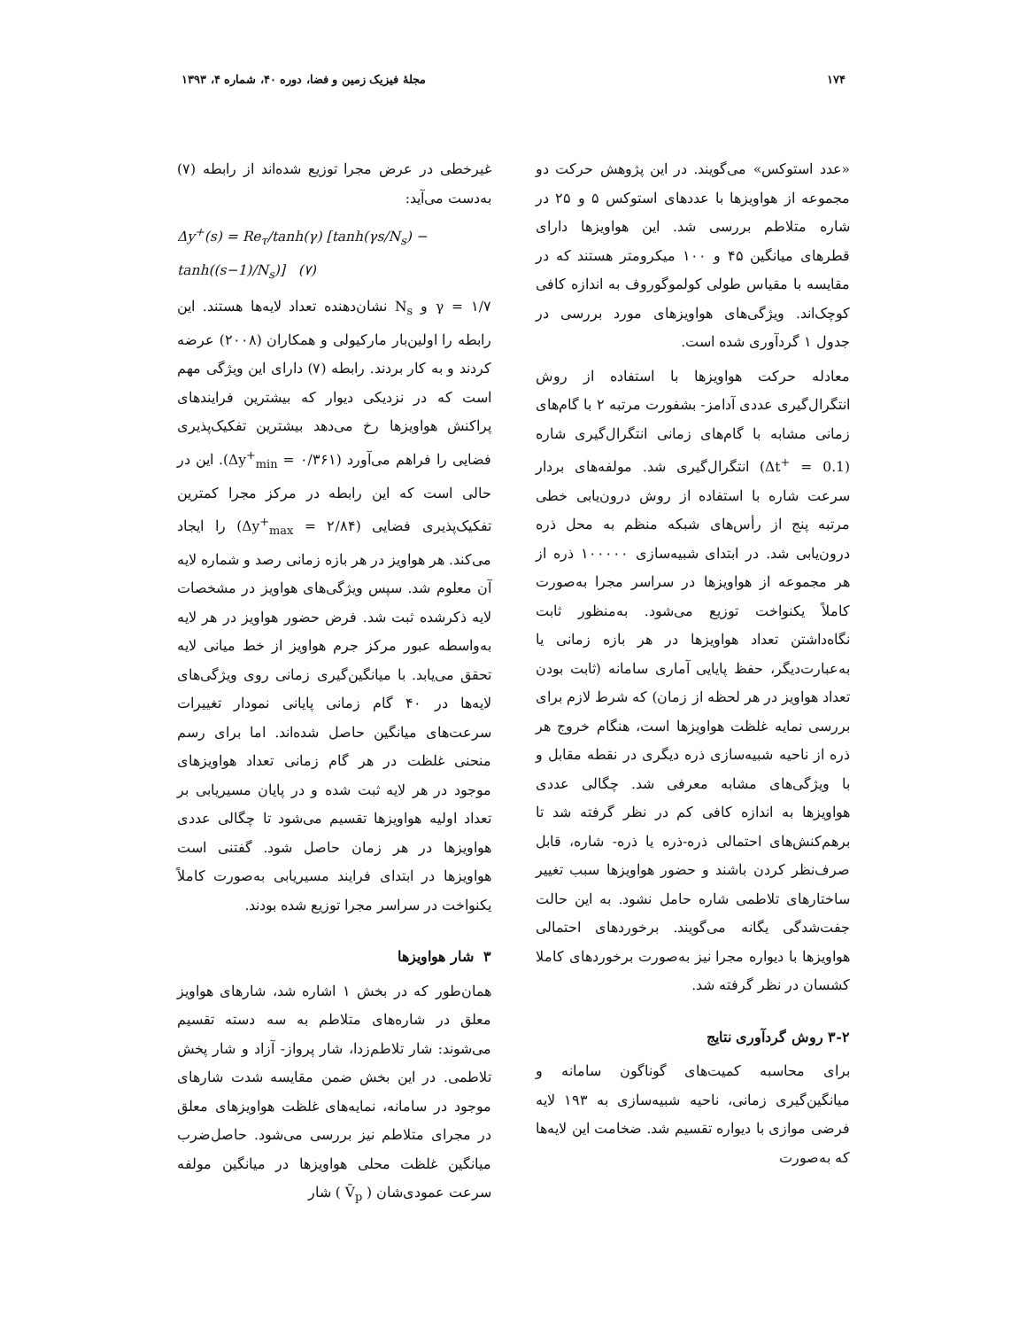۱۷۴ مجلهٔ فیزیک زمین و فضا، دوره ۴۰، شماره ۴، ۱۳۹۳
«عدد استوکس» می‌گویند. در این پژوهش حرکت دو مجموعه از هواویزها با عددهای استوکس ۵ و ۲۵ در شاره متلاطم بررسی شد. این هواویزها دارای قطرهای میانگین ۴۵ و ۱۰۰ میکرومتر هستند که در مقایسه با مقیاس طولی کولموگوروف به اندازه کافی کوچک‌اند. ویژگی‌های هواویزهای مورد بررسی در جدول ۱ گردآوری شده است.
معادله حرکت هواویزها با استفاده از روش انتگرال‌گیری عددی آدامز- بشفورت مرتبه ۲ با گام‌های زمانی مشابه با گام‌های زمانی انتگرال‌گیری شاره (Δt<sup>+</sup> = 0.1) انتگرال‌گیری شد. مولفه‌های بردار سرعت شاره با استفاده از روش درون‌یابی خطی مرتبه پنج از رأس‌های شبکه منظم به محل ذره درون‌یابی شد. در ابتدای شبیه‌سازی ۱۰۰۰۰۰ ذره از هر مجموعه از هواویزها در سراسر مجرا به‌صورت کاملاً یکنواخت توزیع می‌شود. به‌منظور ثابت نگاه‌داشتن تعداد هواویزها در هر بازه زمانی یا به‌عبارت‌دیگر، حفظ پایایی آماری سامانه (ثابت بودن تعداد هواویز در هر لحظه از زمان) که شرط لازم برای بررسی نمایه غلظت هواویزها است، هنگام خروج هر ذره از ناحیه شبیه‌سازی ذره دیگری در نقطه مقابل و با ویژگی‌های مشابه معرفی شد. چگالی عددی هواویزها به اندازه کافی کم در نظر گرفته شد تا برهم‌کنش‌های احتمالی ذره-ذره یا ذره- شاره، قابل صرف‌نظر کردن باشند و حضور هواویزها سبب تغییر ساختارهای تلاطمی شاره حامل نشود. به این حالت جفت‌شدگی یگانه می‌گویند. برخوردهای احتمالی هواویزها با دیواره مجرا نیز به‌صورت برخوردهای کاملا کشسان در نظر گرفته شد.
۳-۲ روش گردآوری نتایج
برای محاسبه کمیت‌های گوناگون سامانه و میانگین‌گیری زمانی، ناحیه شبیه‌سازی به ۱۹۳ لایه فرضی موازی با دیواره تقسیم شد. ضخامت این لایه‌ها که به‌صورت
غیرخطی در عرض مجرا توزیع شده‌اند از رابطه (۷) به‌دست می‌آید:
Δy<sup>+</sup>(s) = Re<sub>τ</sub>/tanh(γ) [tanh(γs/N<sub>s</sub>) − tanh((s−1)/N<sub>s</sub>)] (۷)
γ = ۱/۷ و N<sub>s</sub> نشان‌دهنده تعداد لایه‌ها هستند. این رابطه را اولین‌بار مارکیولی و همکاران (۲۰۰۸) عرضه کردند و به کار بردند. رابطه (۷) دارای این ویژگی مهم است که در نزدیکی دیوار که بیشترین فرایندهای پراکنش هواویزها رخ می‌دهد بیشترین تفکیک‌پذیری فضایی را فراهم می‌آورد (Δy<sup>+</sup><sub>min</sub> = ۰/۳۶۱). این در حالی است که این رابطه در مرکز مجرا کمترین تفکیک‌پذیری فضایی (Δy<sup>+</sup><sub>max</sub> = ۲/۸۴) را ایجاد می‌کند. هر هواویز در هر بازه زمانی رصد و شماره لایه آن معلوم شد. سپس ویژگی‌های هواویز در مشخصات لایه ذکرشده ثبت شد. فرض حضور هواویز در هر لایه به‌واسطه عبور مرکز جرم هواویز از خط میانی لایه تحقق می‌یابد. با میانگین‌گیری زمانی روی ویژگی‌های لایه‌ها در ۴۰ گام زمانی پایانی نمودار تغییرات سرعت‌های میانگین حاصل شده‌اند. اما برای رسم منحنی غلظت در هر گام زمانی تعداد هواویزهای موجود در هر لایه ثبت شده و در پایان مسیریابی بر تعداد اولیه هواویزها تقسیم می‌شود تا چگالی عددی هواویزها در هر زمان حاصل شود. گفتنی است هواویزها در ابتدای فرایند مسیریابی به‌صورت کاملاً یکنواخت در سراسر مجرا توزیع شده بودند.
۳ شار هواویزها
همان‌طور که در بخش ۱ اشاره شد، شارهای هواویز معلق در شاره‌های متلاطم به سه دسته تقسیم می‌شوند: شار تلاطم‌زدا، شار پرواز- آزاد و شار پخش تلاطمی. در این بخش ضمن مقایسه شدت شارهای موجود در سامانه، نمایه‌های غلظت هواویزهای معلق در مجرای متلاطم نیز بررسی می‌شود. حاصل‌ضرب میانگین غلظت محلی هواویزها در میانگین مولفه سرعت عمودی‌شان ( V̄<sub>p</sub> ) شار